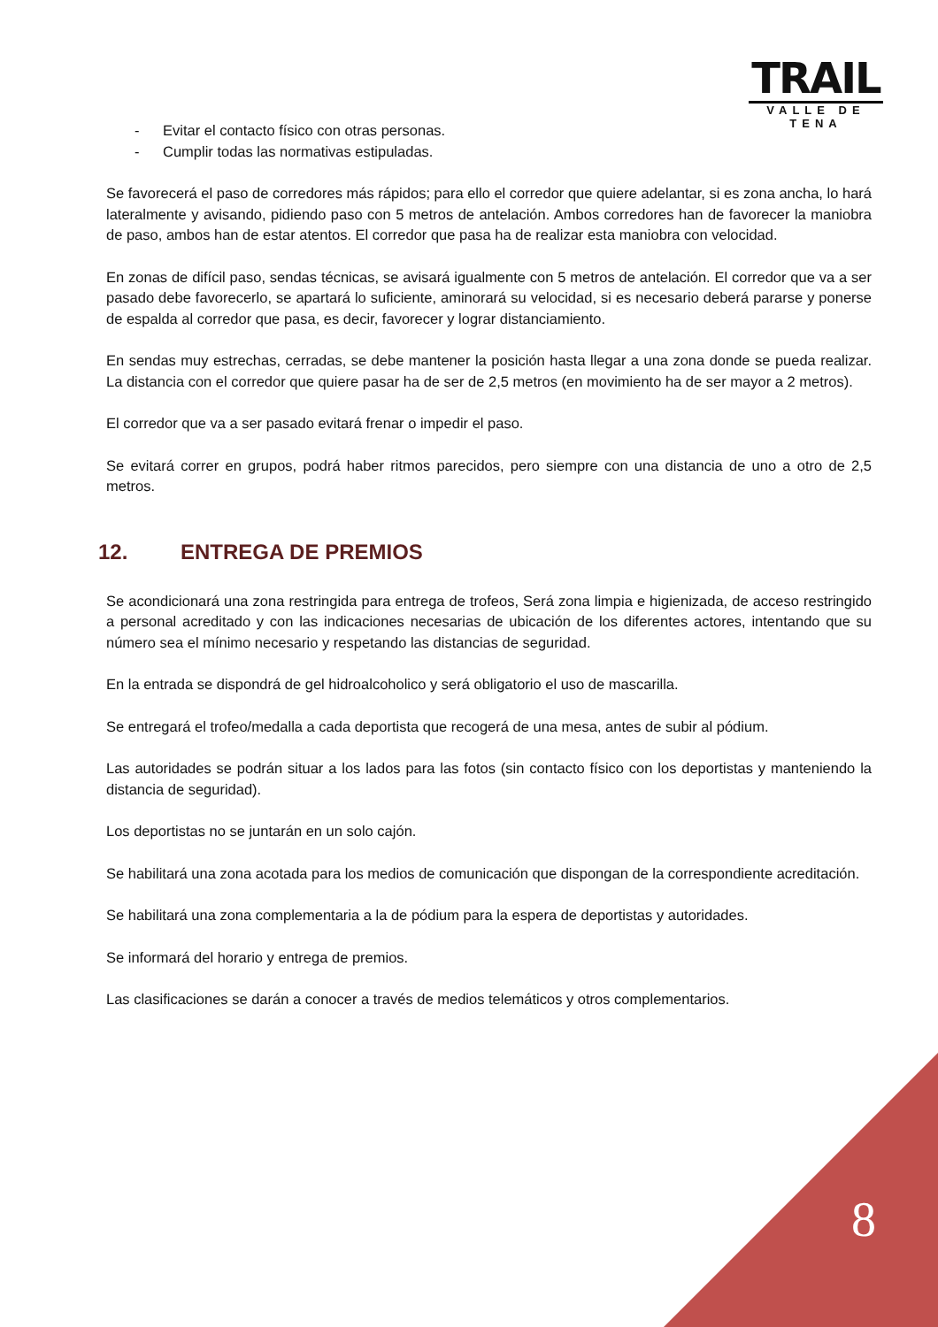TRAIL
VALLE DE TENA
- Evitar el contacto físico con otras personas.
- Cumplir todas las normativas estipuladas.
Se favorecerá el paso de corredores más rápidos; para ello el corredor que quiere adelantar, si es zona ancha, lo hará lateralmente y avisando, pidiendo paso con 5 metros de antelación. Ambos corredores han de favorecer la maniobra de paso, ambos han de estar atentos. El corredor que pasa ha de realizar esta maniobra con velocidad.
En zonas de difícil paso, sendas técnicas, se avisará igualmente con 5 metros de antelación. El corredor que va a ser pasado debe favorecerlo, se apartará lo suficiente, aminorará su velocidad, si es necesario deberá pararse y ponerse de espalda al corredor que pasa, es decir, favorecer y lograr distanciamiento.
En sendas muy estrechas, cerradas, se debe mantener la posición hasta llegar a una zona donde se pueda realizar. La distancia con el corredor que quiere pasar ha de ser de 2,5 metros (en movimiento ha de ser mayor a 2 metros).
El corredor que va a ser pasado evitará frenar o impedir el paso.
Se evitará correr en grupos, podrá haber ritmos parecidos, pero siempre con una distancia de uno a otro de 2,5 metros.
12. ENTREGA DE PREMIOS
Se acondicionará una zona restringida para entrega de trofeos, Será zona limpia e higienizada, de acceso restringido a personal acreditado y con las indicaciones necesarias de ubicación de los diferentes actores, intentando que su número sea el mínimo necesario y respetando las distancias de seguridad.
En la entrada se dispondrá de gel hidroalcoholico y será obligatorio el uso de mascarilla.
Se entregará el trofeo/medalla a cada deportista que recogerá de una mesa, antes de subir al pódium.
Las autoridades se podrán situar a los lados para las fotos (sin contacto físico con los deportistas y manteniendo la distancia de seguridad).
Los deportistas no se juntarán en un solo cajón.
Se habilitará una zona acotada para los medios de comunicación que dispongan de la correspondiente acreditación.
Se habilitará una zona complementaria a la de pódium para la espera de deportistas y autoridades.
Se informará del horario y entrega de premios.
Las clasificaciones se darán a conocer a través de medios telemáticos y otros complementarios.
8